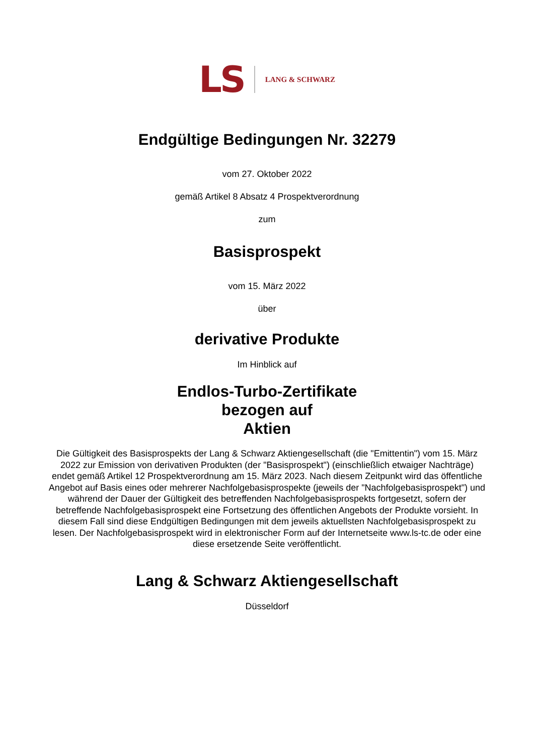LS LANG & SCHWARZ
Endgültige Bedingungen Nr. 32279
vom 27. Oktober 2022
gemäß Artikel 8 Absatz 4 Prospektverordnung
zum
Basisprospekt
vom 15. März 2022
über
derivative Produkte
Im Hinblick auf
Endlos-Turbo-Zertifikate
bezogen auf
Aktien
Die Gültigkeit des Basisprospekts der Lang & Schwarz Aktiengesellschaft (die "Emittentin") vom 15. März 2022 zur Emission von derivativen Produkten (der "Basisprospekt") (einschließlich etwaiger Nachträge) endet gemäß Artikel 12 Prospektverordnung am 15. März 2023. Nach diesem Zeitpunkt wird das öffentliche Angebot auf Basis eines oder mehrerer Nachfolgebasisprospekte (jeweils der "Nachfolgebasisprospekt") und während der Dauer der Gültigkeit des betreffenden Nachfolgebasisprospekts fortgesetzt, sofern der betreffende Nachfolgebasisprospekt eine Fortsetzung des öffentlichen Angebots der Produkte vorsieht. In diesem Fall sind diese Endgültigen Bedingungen mit dem jeweils aktuellsten Nachfolgebasisprospekt zu lesen. Der Nachfolgebasisprospekt wird in elektronischer Form auf der Internetseite www.ls-tc.de oder eine diese ersetzende Seite veröffentlicht.
Lang & Schwarz Aktiengesellschaft
Düsseldorf